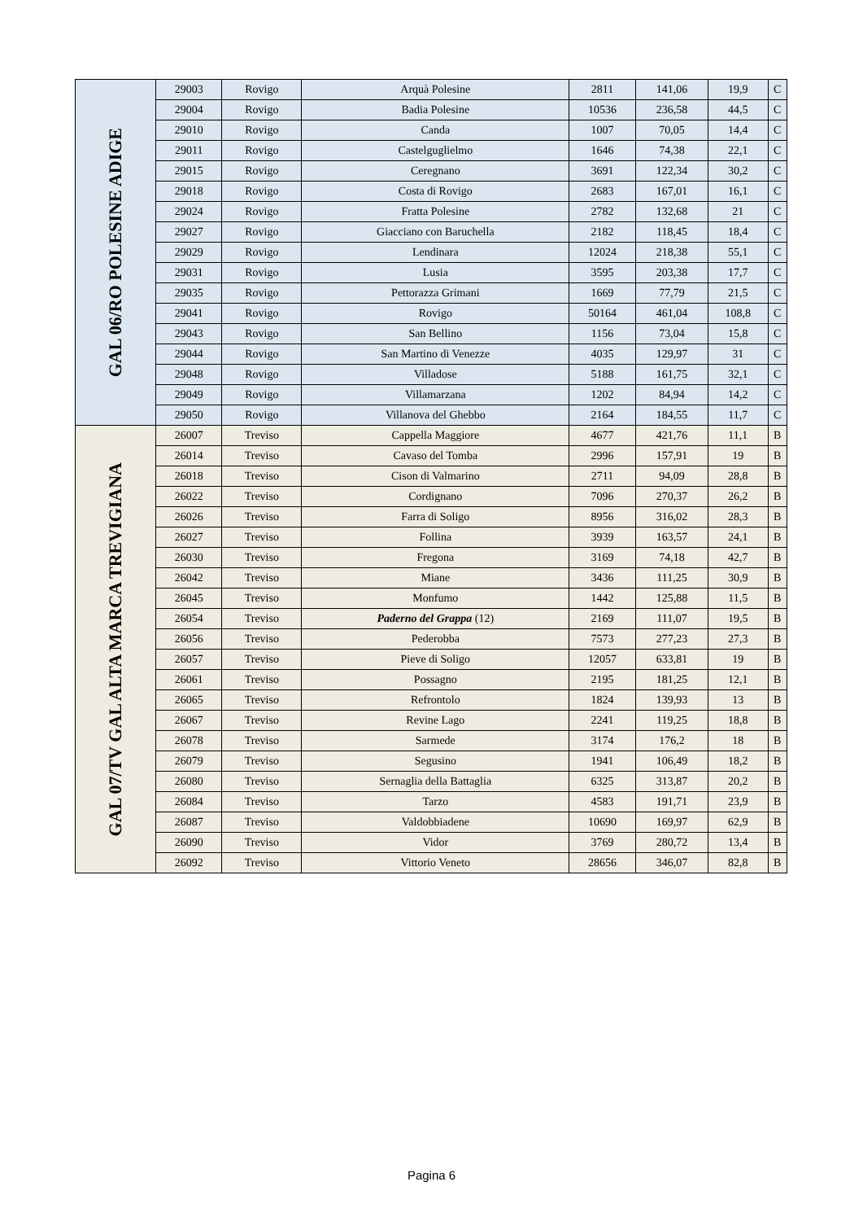| GAL 06/RO POLESINE ADIGE | 29003 | Rovigo | Arquà Polesine | 2811 | 141,06 | 19,9 | C |
| | 29004 | Rovigo | Badia Polesine | 10536 | 236,58 | 44,5 | C |
| | 29010 | Rovigo | Canda | 1007 | 70,05 | 14,4 | C |
| | 29011 | Rovigo | Castelguglielmo | 1646 | 74,38 | 22,1 | C |
| | 29015 | Rovigo | Ceregnano | 3691 | 122,34 | 30,2 | C |
| | 29018 | Rovigo | Costa di Rovigo | 2683 | 167,01 | 16,1 | C |
| | 29024 | Rovigo | Fratta Polesine | 2782 | 132,68 | 21 | C |
| | 29027 | Rovigo | Giacciano con Baruchella | 2182 | 118,45 | 18,4 | C |
| | 29029 | Rovigo | Lendinara | 12024 | 218,38 | 55,1 | C |
| | 29031 | Rovigo | Lusia | 3595 | 203,38 | 17,7 | C |
| | 29035 | Rovigo | Pettorazza Grimani | 1669 | 77,79 | 21,5 | C |
| | 29041 | Rovigo | Rovigo | 50164 | 461,04 | 108,8 | C |
| | 29043 | Rovigo | San Bellino | 1156 | 73,04 | 15,8 | C |
| | 29044 | Rovigo | San Martino di Venezze | 4035 | 129,97 | 31 | C |
| | 29048 | Rovigo | Villadose | 5188 | 161,75 | 32,1 | C |
| | 29049 | Rovigo | Villamarzana | 1202 | 84,94 | 14,2 | C |
| | 29050 | Rovigo | Villanova del Ghebbo | 2164 | 184,55 | 11,7 | C |
| GAL 07/TV GAL ALTA MARCA TREVIGIANA | 26007 | Treviso | Cappella Maggiore | 4677 | 421,76 | 11,1 | B |
| | 26014 | Treviso | Cavaso del Tomba | 2996 | 157,91 | 19 | B |
| | 26018 | Treviso | Cison di Valmarino | 2711 | 94,09 | 28,8 | B |
| | 26022 | Treviso | Cordignano | 7096 | 270,37 | 26,2 | B |
| | 26026 | Treviso | Farra di Soligo | 8956 | 316,02 | 28,3 | B |
| | 26027 | Treviso | Follina | 3939 | 163,57 | 24,1 | B |
| | 26030 | Treviso | Fregona | 3169 | 74,18 | 42,7 | B |
| | 26042 | Treviso | Miane | 3436 | 111,25 | 30,9 | B |
| | 26045 | Treviso | Monfumo | 1442 | 125,88 | 11,5 | B |
| | 26054 | Treviso | Paderno del Grappa (12) | 2169 | 111,07 | 19,5 | B |
| | 26056 | Treviso | Pederobba | 7573 | 277,23 | 27,3 | B |
| | 26057 | Treviso | Pieve di Soligo | 12057 | 633,81 | 19 | B |
| | 26061 | Treviso | Possagno | 2195 | 181,25 | 12,1 | B |
| | 26065 | Treviso | Refrontolo | 1824 | 139,93 | 13 | B |
| | 26067 | Treviso | Revine Lago | 2241 | 119,25 | 18,8 | B |
| | 26078 | Treviso | Sarmede | 3174 | 176,2 | 18 | B |
| | 26079 | Treviso | Segusino | 1941 | 106,49 | 18,2 | B |
| | 26080 | Treviso | Sernaglia della Battaglia | 6325 | 313,87 | 20,2 | B |
| | 26084 | Treviso | Tarzo | 4583 | 191,71 | 23,9 | B |
| | 26087 | Treviso | Valdobbiadene | 10690 | 169,97 | 62,9 | B |
| | 26090 | Treviso | Vidor | 3769 | 280,72 | 13,4 | B |
| | 26092 | Treviso | Vittorio Veneto | 28656 | 346,07 | 82,8 | B |
Pagina 6